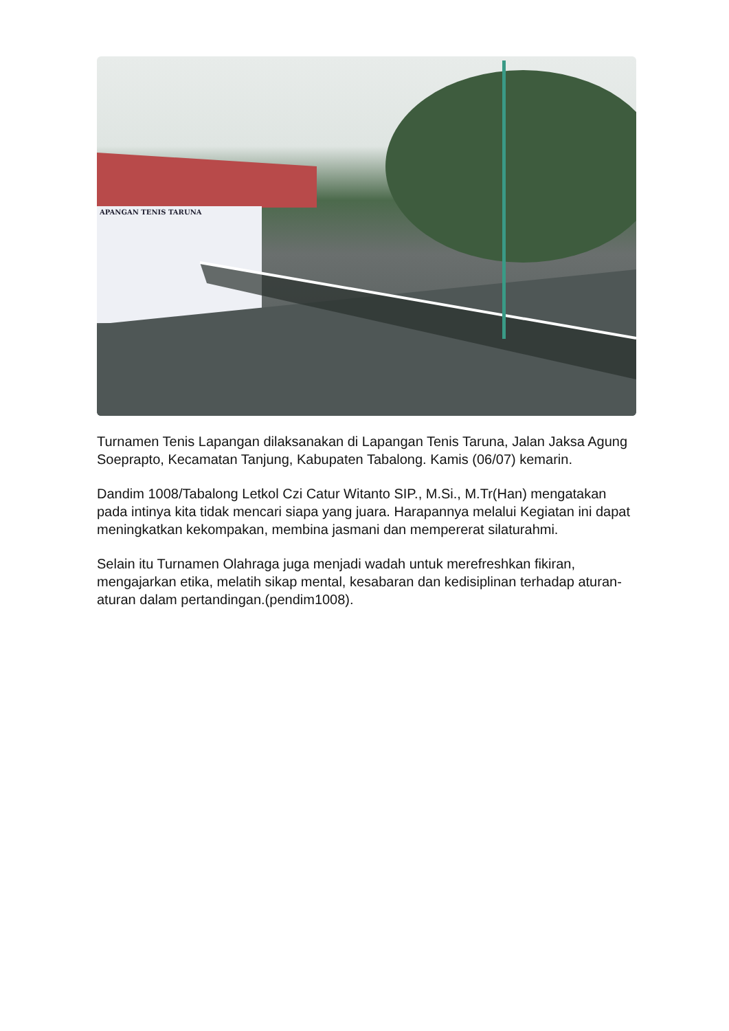APANGAN TENIS TARUNA
Turnamen Tenis Lapangan dilaksanakan di Lapangan Tenis Taruna, Jalan Jaksa Agung Soeprapto, Kecamatan Tanjung, Kabupaten Tabalong. Kamis (06/07) kemarin.
Dandim 1008/Tabalong Letkol Czi Catur Witanto SIP., M.Si., M.Tr(Han) mengatakan pada intinya kita tidak mencari siapa yang juara. Harapannya melalui Kegiatan ini dapat meningkatkan kekompakan, membina jasmani dan mempererat silaturahmi.
Selain itu Turnamen Olahraga juga menjadi wadah untuk merefreshkan fikiran, mengajarkan etika, melatih sikap mental, kesabaran dan kedisiplinan terhadap aturan-aturan dalam pertandingan.(pendim1008).